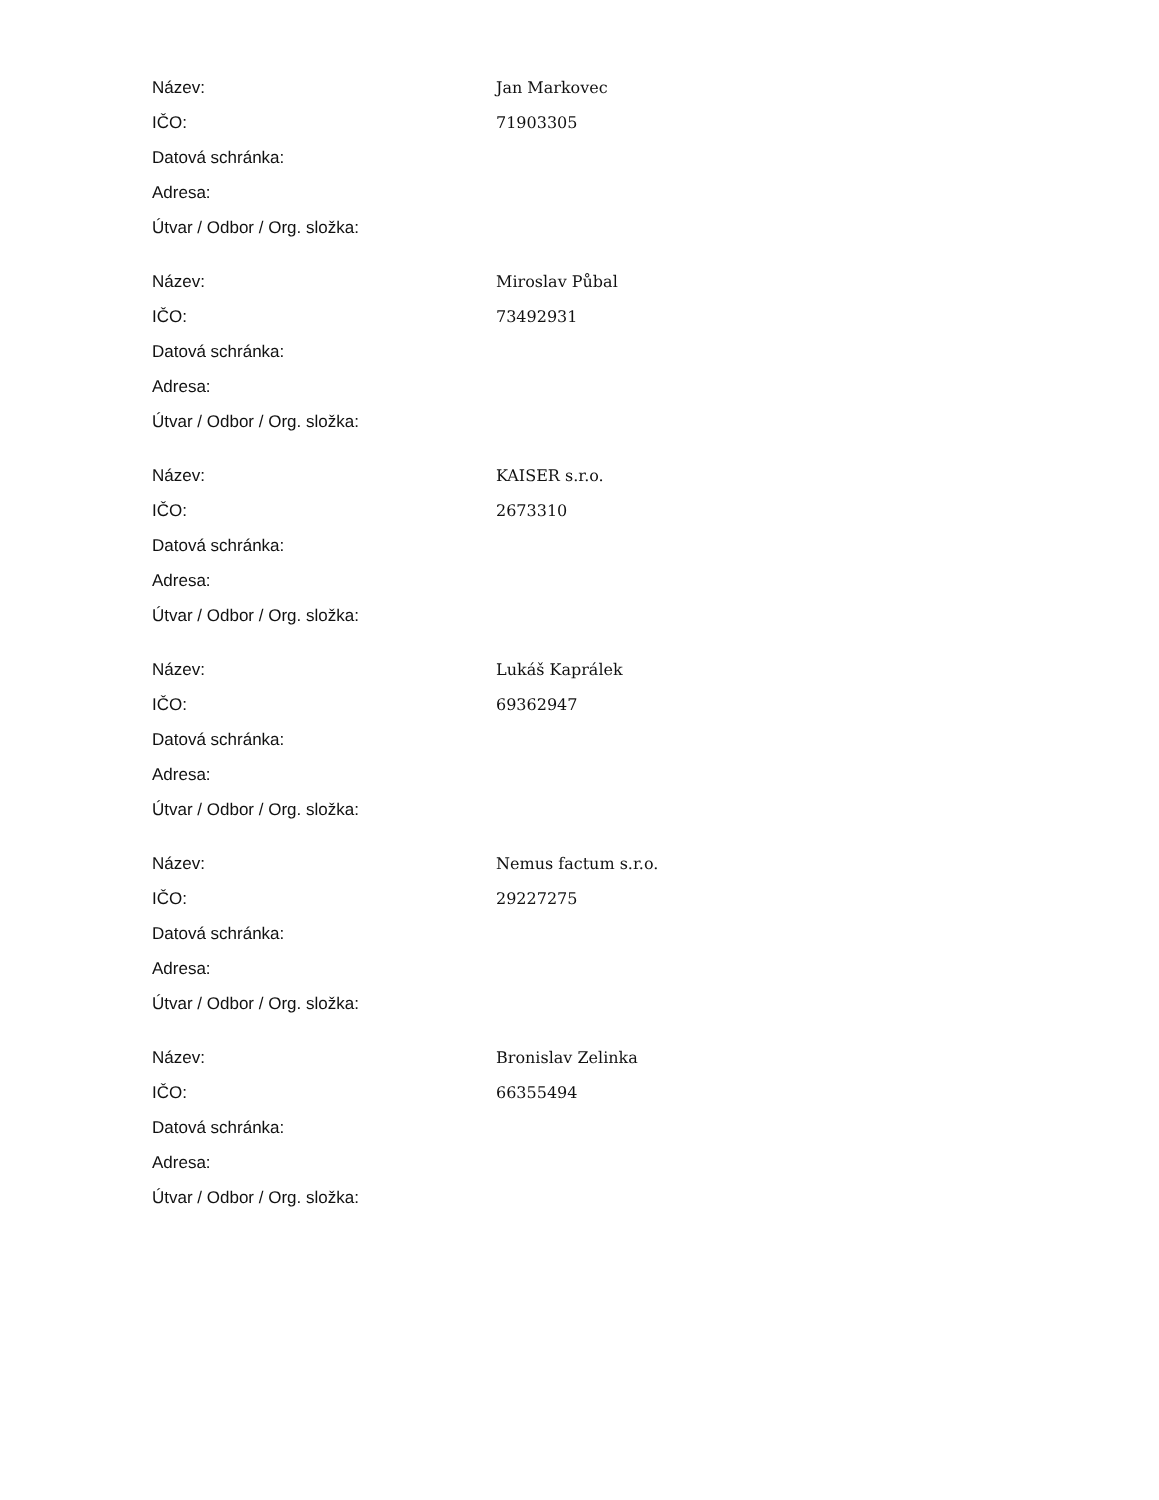| Název: | Jan Markovec |
| IČO: | 71903305 |
| Datová schránka: | |
| Adresa: | |
| Útvar / Odbor / Org. složka: | |
| Název: | Miroslav Půbal |
| IČO: | 73492931 |
| Datová schránka: | |
| Adresa: | |
| Útvar / Odbor / Org. složka: | |
| Název: | KAISER s.r.o. |
| IČO: | 2673310 |
| Datová schránka: | |
| Adresa: | |
| Útvar / Odbor / Org. složka: | |
| Název: | Lukáš Kaprálek |
| IČO: | 69362947 |
| Datová schránka: | |
| Adresa: | |
| Útvar / Odbor / Org. složka: | |
| Název: | Nemus factum s.r.o. |
| IČO: | 29227275 |
| Datová schránka: | |
| Adresa: | |
| Útvar / Odbor / Org. složka: | |
| Název: | Bronislav Zelinka |
| IČO: | 66355494 |
| Datová schránka: | |
| Adresa: | |
| Útvar / Odbor / Org. složka: | |